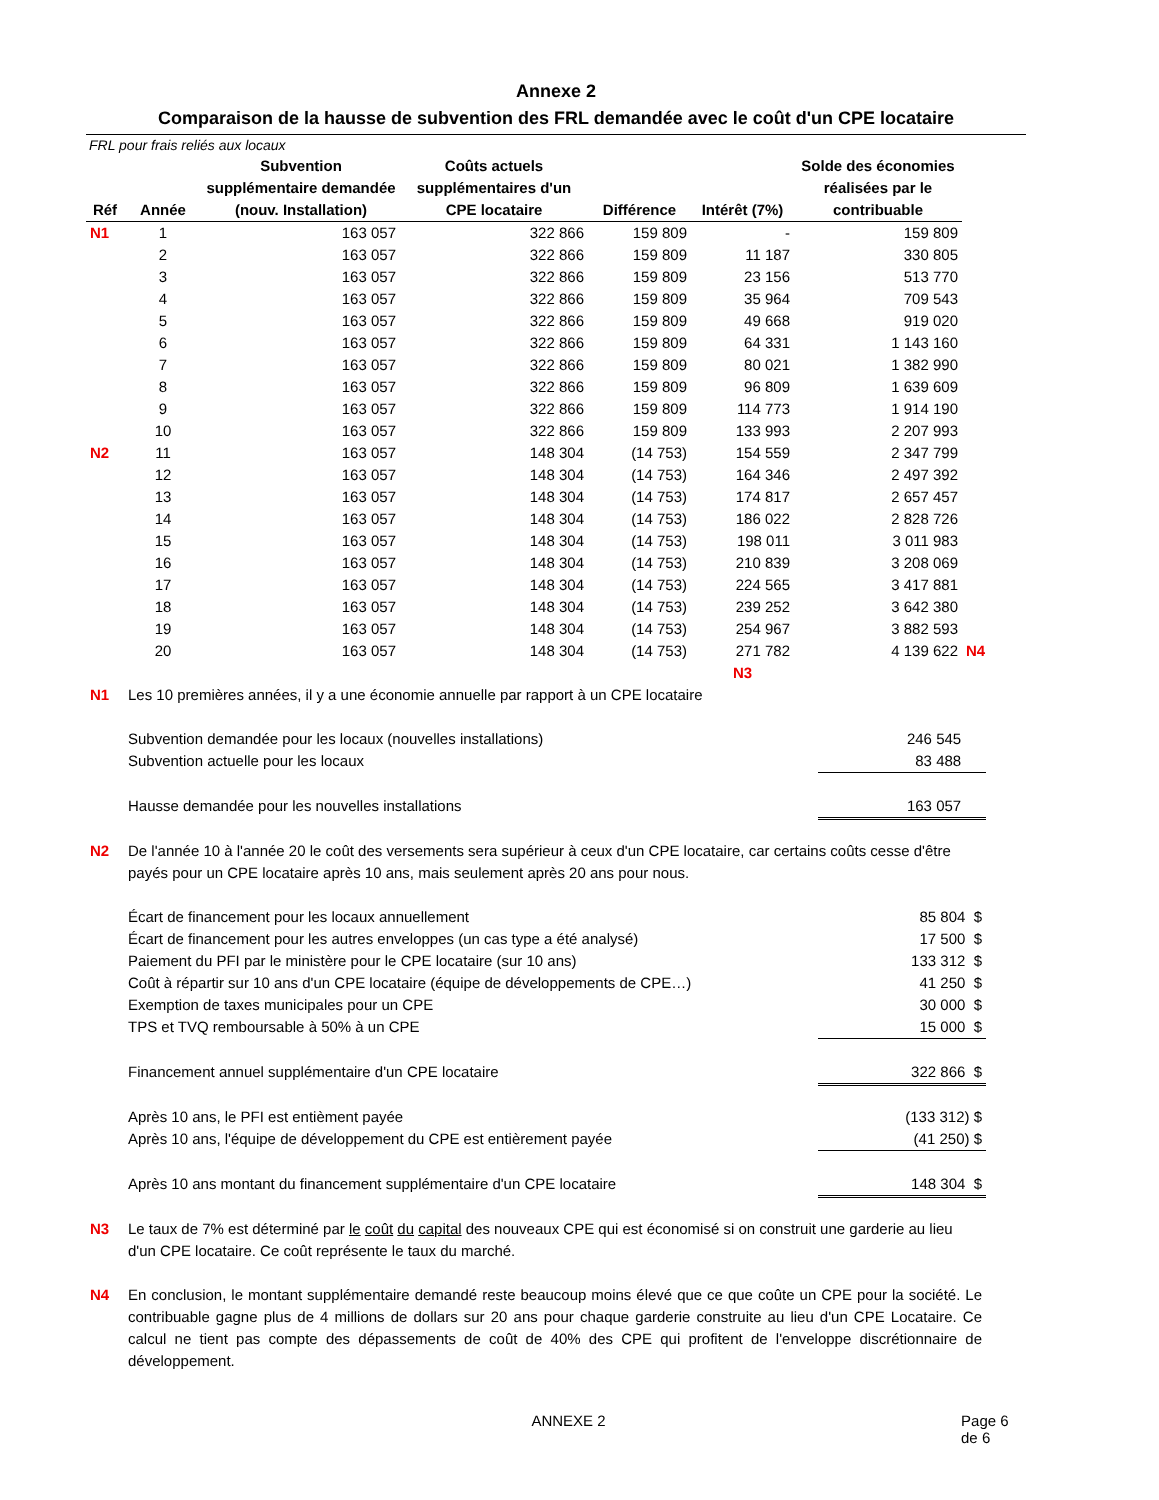Annexe 2
Comparaison de la hausse de subvention des FRL demandée avec le coût d'un CPE locataire
FRL pour frais reliés aux locaux
| Réf | Année | Subvention supplémentaire demandée (nouv. Installation) | Coûts actuels supplémentaires d'un CPE locataire | Différence | Intérêt (7%) | Solde des économies réalisées par le contribuable | |
| --- | --- | --- | --- | --- | --- | --- | --- |
| N1 | 1 | 163 057 | 322 866 | 159 809 | - | 159 809 | |
| | 2 | 163 057 | 322 866 | 159 809 | 11 187 | 330 805 | |
| | 3 | 163 057 | 322 866 | 159 809 | 23 156 | 513 770 | |
| | 4 | 163 057 | 322 866 | 159 809 | 35 964 | 709 543 | |
| | 5 | 163 057 | 322 866 | 159 809 | 49 668 | 919 020 | |
| | 6 | 163 057 | 322 866 | 159 809 | 64 331 | 1 143 160 | |
| | 7 | 163 057 | 322 866 | 159 809 | 80 021 | 1 382 990 | |
| | 8 | 163 057 | 322 866 | 159 809 | 96 809 | 1 639 609 | |
| | 9 | 163 057 | 322 866 | 159 809 | 114 773 | 1 914 190 | |
| | 10 | 163 057 | 322 866 | 159 809 | 133 993 | 2 207 993 | |
| N2 | 11 | 163 057 | 148 304 | (14 753) | 154 559 | 2 347 799 | |
| | 12 | 163 057 | 148 304 | (14 753) | 164 346 | 2 497 392 | |
| | 13 | 163 057 | 148 304 | (14 753) | 174 817 | 2 657 457 | |
| | 14 | 163 057 | 148 304 | (14 753) | 186 022 | 2 828 726 | |
| | 15 | 163 057 | 148 304 | (14 753) | 198 011 | 3 011 983 | |
| | 16 | 163 057 | 148 304 | (14 753) | 210 839 | 3 208 069 | |
| | 17 | 163 057 | 148 304 | (14 753) | 224 565 | 3 417 881 | |
| | 18 | 163 057 | 148 304 | (14 753) | 239 252 | 3 642 380 | |
| | 19 | 163 057 | 148 304 | (14 753) | 254 967 | 3 882 593 | |
| | 20 | 163 057 | 148 304 | (14 753) | 271 782 | 4 139 622 | N4 |
| | | | | | N3 | | |
| N1 | Les 10 premières années, il y a une économie annuelle par rapport à un CPE locataire | |
| | Subvention demandée pour les locaux (nouvelles installations) | 246 545 |
| | Subvention actuelle pour les locaux | 83 488 |
| | Hausse demandée pour les nouvelles installations | 163 057 |
| N2 | De l'année 10 à l'année 20 le coût des versements sera supérieur à ceux d'un CPE locataire, car certains coûts cesse d'être payés pour un CPE locataire après 10 ans, mais seulement après 20 ans pour nous. | |
| | Écart de financement pour les locaux annuellement | 85 804 $ |
| | Écart de financement pour les autres enveloppes (un cas type a été analysé) | 17 500 $ |
| | Paiement du PFI par le ministère pour le CPE locataire (sur 10 ans) | 133 312 $ |
| | Coût à répartir sur 10 ans d'un CPE locataire (équipe de développements de CPE…) | 41 250 $ |
| | Exemption de taxes municipales pour un CPE | 30 000 $ |
| | TPS et TVQ remboursable à 50% à un CPE | 15 000 $ |
| | Financement annuel supplémentaire d'un CPE locataire | 322 866 $ |
| | Après 10 ans, le PFI est entièment payée | (133 312) $ |
| | Après 10 ans, l'équipe de développement du CPE est entièrement payée | (41 250) $ |
| | Après 10 ans montant du financement supplémentaire d'un CPE locataire | 148 304 $ |
| N3 | Le taux de 7% est déterminé par le coût du capital des nouveaux CPE qui est économisé si on construit une garderie au lieu d'un CPE locataire. Ce coût représente le taux du marché. | |
| N4 | En conclusion, le montant supplémentaire demandé reste beaucoup moins élevé que ce que coûte un CPE pour la société. Le contribuable gagne plus de 4 millions de dollars sur 20 ans pour chaque garderie construite au lieu d'un CPE Locataire. Ce calcul ne tient pas compte des dépassements de coût de 40% des CPE qui profitent de l'enveloppe discrétionnaire de développement. | |
ANNEXE 2 Page 6 de 6